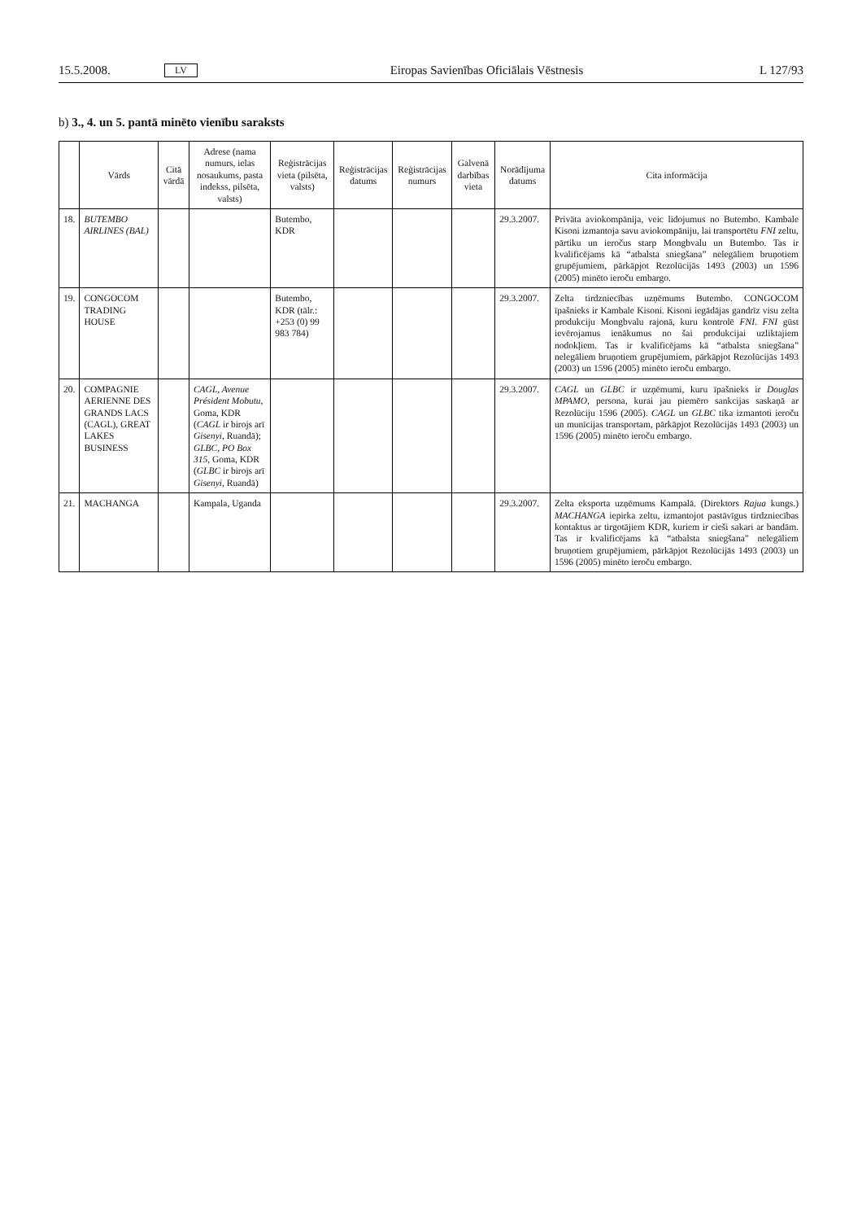15.5.2008. LV Eiropas Savienības Oficiālais Vēstnesis L 127/93
b) 3., 4. un 5. pantā minēto vienību saraksts
| | Vārds | Citā vārdā | Adrese (nama numurs, ielas nosaukums, pasta indekss, pilsēta, valsts) | Reģistrācijas vieta (pilsēta, valsts) | Reģistrācijas datums | Reģistrācijas numurs | Galvenā darbības vieta | Norādījuma datums | Cita informācija |
| --- | --- | --- | --- | --- | --- | --- | --- | --- | --- |
| 18. | BUTEMBO AIRLINES (BAL) | | | Butembo, KDR | | | | 29.3.2007. | Privāta aviokompānija, veic lidojumus no Butembo. Kambale Kisoni izmantoja savu aviokompāniju, lai transportētu FNI zeltu, pārtiku un ieročus starp Mongbvalu un Butembo. Tas ir kvalificējams kā “atbalsta sniegšana” nelegāliem bruņotiem grupējumiem, pārkāpjot Rezolūcijās 1493 (2003) un 1596 (2005) minēto ieroču embargo. |
| 19. | CONGOCOM TRADING HOUSE | | | Butembo, KDR (tālr.: +253 (0) 99 983 784) | | | | 29.3.2007. | Zelta tirdzniecības uzņēmums Butembo. CONGOCOM īpašnieks ir Kambale Kisoni. Kisoni iegādājas gandrīz visu zelta produkciju Mongbvalu rajonā, kuru kontrolē FNI . FNI gūst ievērojamus ienākumus no šai produkcijai uzliktajiem nodokļiem. Tas ir kvalificējams kā “atbalsta sniegšana” nelegāliem bruņotiem grupējumiem, pārkāpjot Rezolūcijās 1493 (2003) un 1596 (2005) minēto ieroču embargo. |
| 20. | COMPAGNIE AERIENNE DES GRANDS LACS (CAGL), GREAT LAKES BUSINESS | | CAGL, Avenue Président Mobutu , Goma, KDR ( CAGL ir birojs arī Gisenyi , Ruandā); GLBC, PO Box 315 , Goma, KDR ( GLBC ir birojs arī Gisenyi , Ruandā) | | | | | 29.3.2007. | CAGL un GLBC ir uzņēmumi, kuru īpašnieks ir Douglas MPAMO , persona, kurai jau piemēro sankcijas saskaņā ar Rezolūciju 1596 (2005). CAGL un GLBC tika izmantoti ieroču un munīcijas transportam, pārkāpjot Rezolūcijās 1493 (2003) un 1596 (2005) minēto ieroču embargo. |
| 21. | MACHANGA | | Kampala, Uganda | | | | | 29.3.2007. | Zelta eksporta uzņēmums Kampalā. (Direktors Rajua kungs.) MACHANGA iepirka zeltu, izmantojot pastāvīgus tirdzniecības kontaktus ar tirgotājiem KDR, kuriem ir cieši sakari ar bandām. Tas ir kvalificējams kā “atbalsta sniegšana” nelegāliem bruņotiem grupējumiem, pārkāpjot Rezolūcijās 1493 (2003) un 1596 (2005) minēto ieroču embargo. |